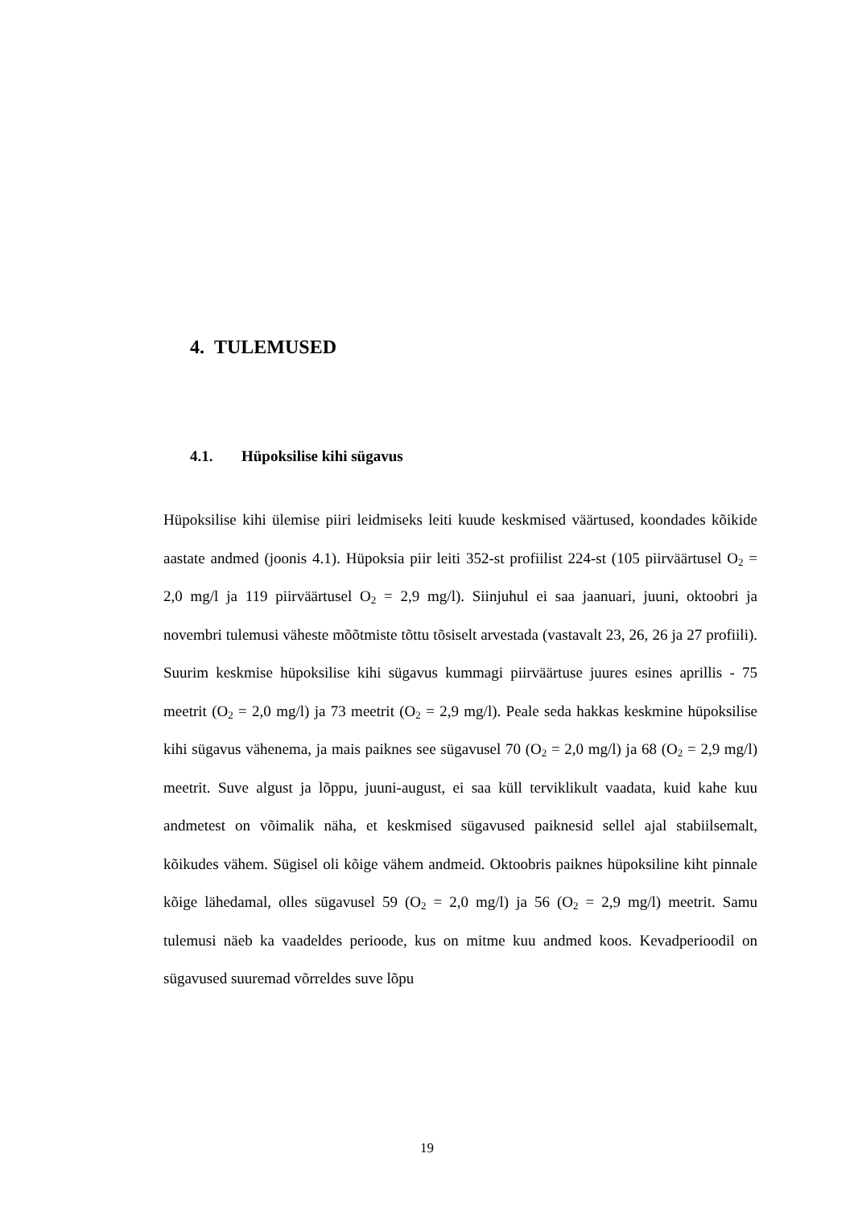4. TULEMUSED
4.1. Hüpoksilise kihi sügavus
Hüpoksilise kihi ülemise piiri leidmiseks leiti kuude keskmised väärtused, koondades kõikide aastate andmed (joonis 4.1). Hüpoksia piir leiti 352-st profiilist 224-st (105 piirväärtusel O<sub>2</sub> = 2,0 mg/l ja 119 piirväärtusel O<sub>2</sub> = 2,9 mg/l). Siinjuhul ei saa jaanuari, juuni, oktoobri ja novembri tulemusi väheste mõõtmiste tõttu tõsiselt arvestada (vastavalt 23, 26, 26 ja 27 profiili). Suurim keskmise hüpoksilise kihi sügavus kummagi piirväärtuse juures esines aprillis - 75 meetrit (O<sub>2</sub> = 2,0 mg/l) ja 73 meetrit (O<sub>2</sub> = 2,9 mg/l). Peale seda hakkas keskmine hüpoksilise kihi sügavus vähenema, ja mais paiknes see sügavusel 70 (O<sub>2</sub> = 2,0 mg/l) ja 68 (O<sub>2</sub> = 2,9 mg/l) meetrit. Suve algust ja lõppu, juuni-august, ei saa küll terviklikult vaadata, kuid kahe kuu andmetest on võimalik näha, et keskmised sügavused paiknesid sellel ajal stabiilsemalt, kõikudes vähem. Sügisel oli kõige vähem andmeid. Oktoobris paiknes hüpoksiline kiht pinnale kõige lähedamal, olles sügavusel 59 (O<sub>2</sub> = 2,0 mg/l) ja 56 (O<sub>2</sub> = 2,9 mg/l) meetrit. Samu tulemusi näeb ka vaadeldes perioode, kus on mitme kuu andmed koos. Kevadperioodil on sügavused suuremad võrreldes suve lõpu
19